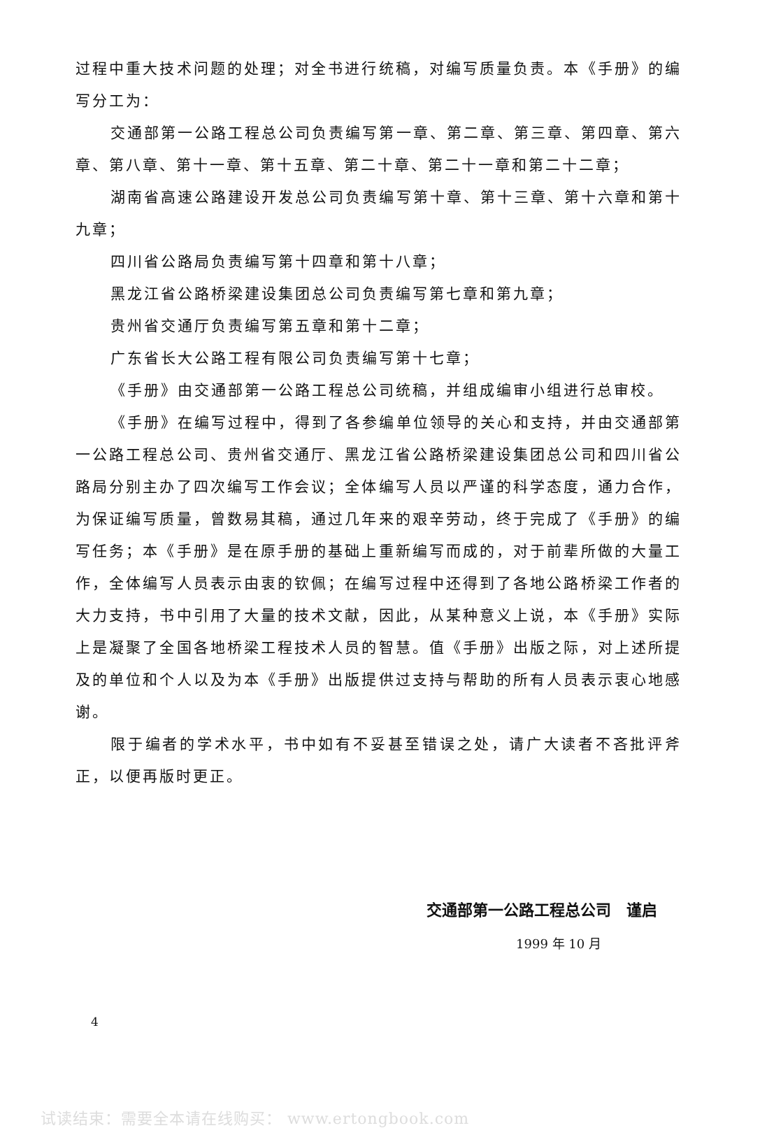过程中重大技术问题的处理；对全书进行统稿，对编写质量负责。本《手册》的编写分工为：
交通部第一公路工程总公司负责编写第一章、第二章、第三章、第四章、第六章、第八章、第十一章、第十五章、第二十章、第二十一章和第二十二章；
湖南省高速公路建设开发总公司负责编写第十章、第十三章、第十六章和第十九章；
四川省公路局负责编写第十四章和第十八章；
黑龙江省公路桥梁建设集团总公司负责编写第七章和第九章；
贵州省交通厅负责编写第五章和第十二章；
广东省长大公路工程有限公司负责编写第十七章；
《手册》由交通部第一公路工程总公司统稿，并组成编审小组进行总审校。
《手册》在编写过程中，得到了各参编单位领导的关心和支持，并由交通部第一公路工程总公司、贵州省交通厅、黑龙江省公路桥梁建设集团总公司和四川省公路局分别主办了四次编写工作会议；全体编写人员以严谨的科学态度，通力合作，为保证编写质量，曾数易其稿，通过几年来的艰辛劳动，终于完成了《手册》的编写任务；本《手册》是在原手册的基础上重新编写而成的，对于前辈所做的大量工作，全体编写人员表示由衷的钦佩；在编写过程中还得到了各地公路桥梁工作者的大力支持，书中引用了大量的技术文献，因此，从某种意义上说，本《手册》实际上是凝聚了全国各地桥梁工程技术人员的智慧。值《手册》出版之际，对上述所提及的单位和个人以及为本《手册》出版提供过支持与帮助的所有人员表示衷心地感谢。
限于编者的学术水平，书中如有不妥甚至错误之处，请广大读者不吝批评斧正，以便再版时更正。
交通部第一公路工程总公司　谨启
1999 年 10 月
4
试读结束：需要全本请在线购买： www.ertongbook.com